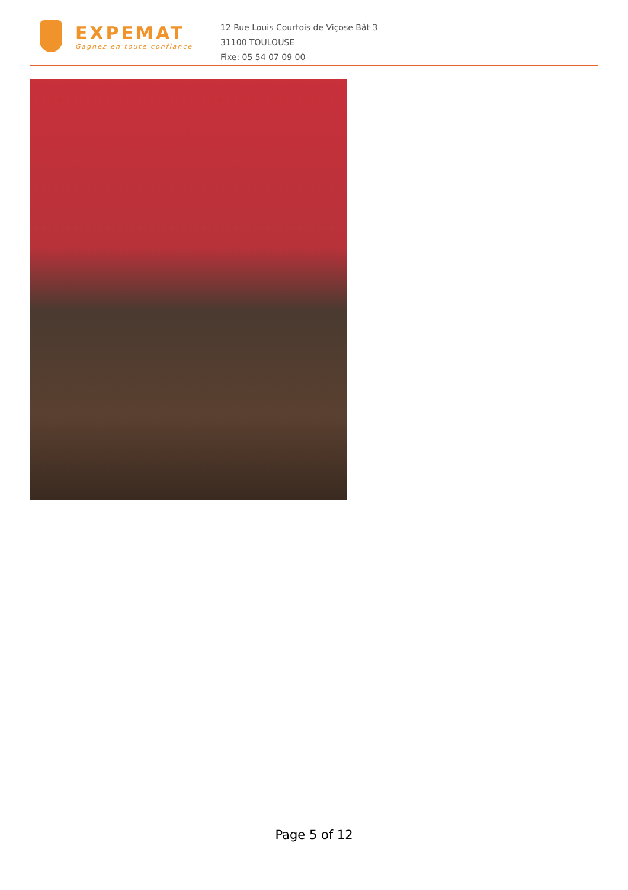EXPEMAT
Gagnez en toute confiance
12 Rue Louis Courtois de Viçose Bât 3
31100 TOULOUSE
Fixe: 05 54 07 09 00
Page 5 of 12